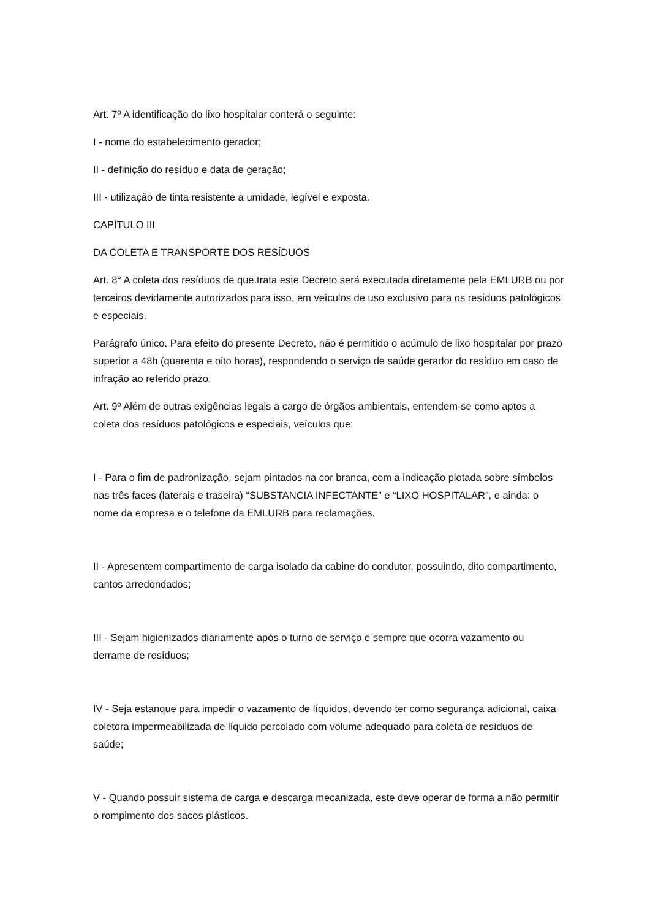Art. 7º A identificação do lixo hospitalar conterá o seguinte:
I - nome do estabelecimento gerador;
II - definição do resíduo e data de geração;
III - utilização de tinta resistente a umidade, legível e exposta.
CAPÍTULO III
DA COLETA E TRANSPORTE DOS RESÍDUOS
Art. 8° A coleta dos resíduos de que.trata este Decreto será executada diretamente pela EMLURB ou por terceiros devidamente autorizados para isso, em veículos de uso exclusivo para os resíduos patológicos e especiais.
Parágrafo único. Para efeito do presente Decreto, não é permitido o acúmulo de lixo hospitalar por prazo superior a 48h (quarenta e oito horas), respondendo o serviço de saúde gerador do resíduo em caso de infração ao referido prazo.
Art. 9º Além de outras exigências legais a cargo de órgãos ambientais, entendem-se como aptos a coleta dos resíduos patológicos e especiais, veículos que:
I - Para o fim de padronização, sejam pintados na cor branca, com a indicação plotada sobre símbolos nas três faces (laterais e traseira) “SUBSTANCIA INFECTANTE” e “LIXO HOSPITALAR”, e ainda: o nome da empresa e o telefone da EMLURB para reclamações.
II - Apresentem compartimento de carga isolado da cabine do condutor, possuindo, dito compartimento, cantos arredondados;
III - Sejam higienizados diariamente após o turno de serviço e sempre que ocorra vazamento ou derrame de resíduos;
IV - Seja estanque para impedir o vazamento de líquidos, devendo ter como segurança adicional, caixa coletora impermeabilizada de líquido percolado com volume adequado para coleta de resíduos de saúde;
V - Quando possuir sistema de carga e descarga mecanizada, este deve operar de forma a não permitir o rompimento dos sacos plásticos.